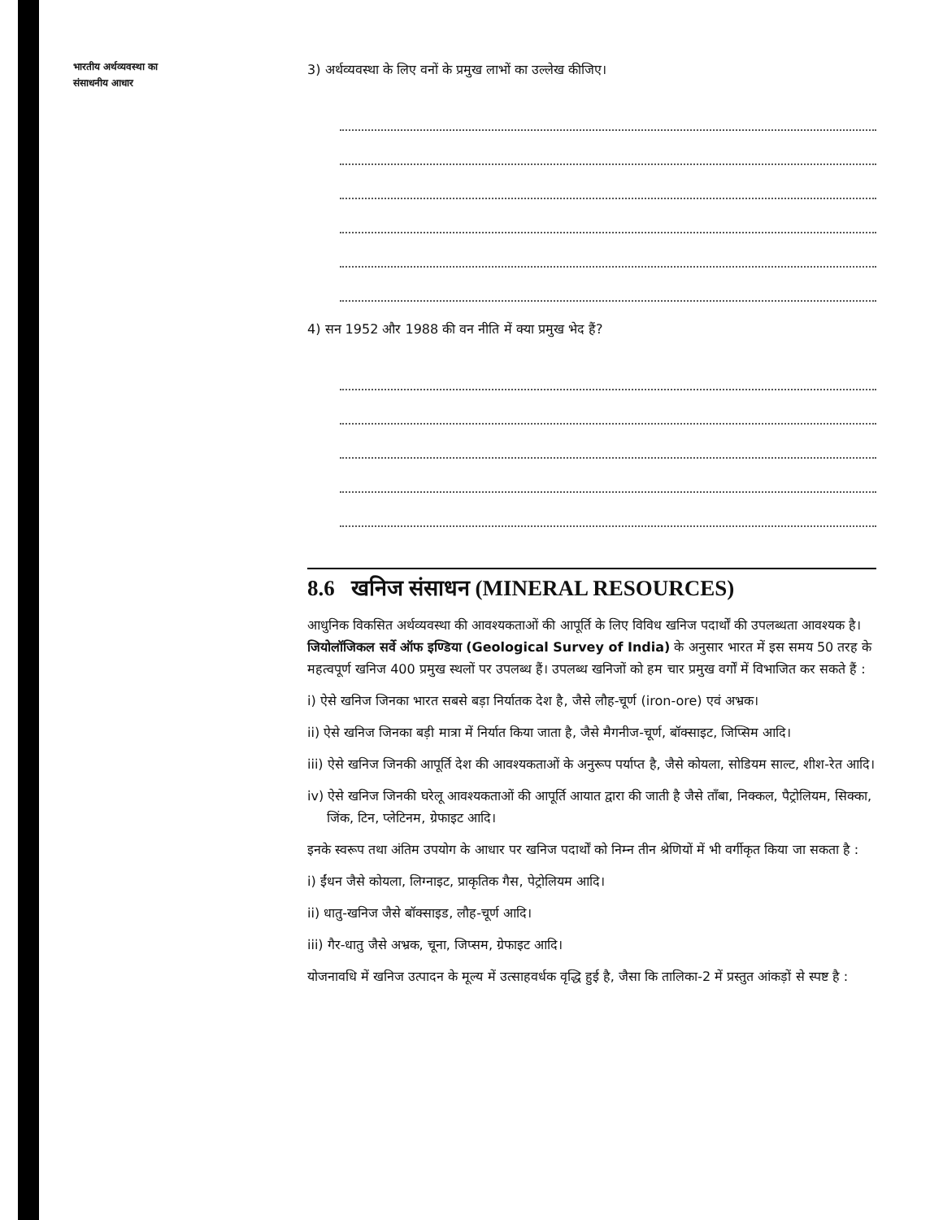भारतीय अर्थव्यवस्था का
संसाधनीय आधार
3) अर्थव्यवस्था के लिए वनों के प्रमुख लाभों का उल्लेख कीजिए।
4) सन 1952 और 1988 की वन नीति में क्या प्रमुख भेद हैं?
8.6 खनिज संसाधन (MINERAL RESOURCES)
आधुनिक विकसित अर्थव्यवस्था की आवश्यकताओं की आपूर्ति के लिए विविध खनिज पदार्थों की उपलब्धता आवश्यक है। जियोलॉजिकल सर्वे ऑफ इण्डिया (Geological Survey of India) के अनुसार भारत में इस समय 50 तरह के महत्वपूर्ण खनिज 400 प्रमुख स्थलों पर उपलब्ध हैं। उपलब्ध खनिजों को हम चार प्रमुख वर्गों में विभाजित कर सकते हैं :
i) ऐसे खनिज जिनका भारत सबसे बड़ा निर्यातक देश है, जैसे लौह-चूर्ण (iron-ore) एवं अभ्रक।
ii) ऐसे खनिज जिनका बड़ी मात्रा में निर्यात किया जाता है, जैसे मैगनीज-चूर्ण, बॉक्साइट, जिप्सिम आदि।
iii) ऐसे खनिज जिनकी आपूर्ति देश की आवश्यकताओं के अनुरूप पर्याप्त है, जैसे कोयला, सोडियम साल्ट, शीश-रेत आदि।
iv) ऐसे खनिज जिनकी घरेलू आवश्यकताओं की आपूर्ति आयात द्वारा की जाती है जैसे ताँबा, निक्कल, पैट्रोलियम, सिक्का, जिंक, टिन, प्लेटिनम, ग्रेफाइट आदि।
इनके स्वरूप तथा अंतिम उपयोग के आधार पर खनिज पदार्थों को निम्न तीन श्रेणियों में भी वर्गीकृत किया जा सकता है :
i) ईंधन जैसे कोयला, लिग्नाइट, प्राकृतिक गैस, पेट्रोलियम आदि।
ii) धातु-खनिज जैसे बॉक्साइड, लौह-चूर्ण आदि।
iii) गैर-धातु जैसे अभ्रक, चूना, जिप्सम, ग्रेफाइट आदि।
योजनावधि में खनिज उत्पादन के मूल्य में उत्साहवर्धक वृद्धि हुई है, जैसा कि तालिका-2 में प्रस्तुत आंकड़ों से स्पष्ट है :